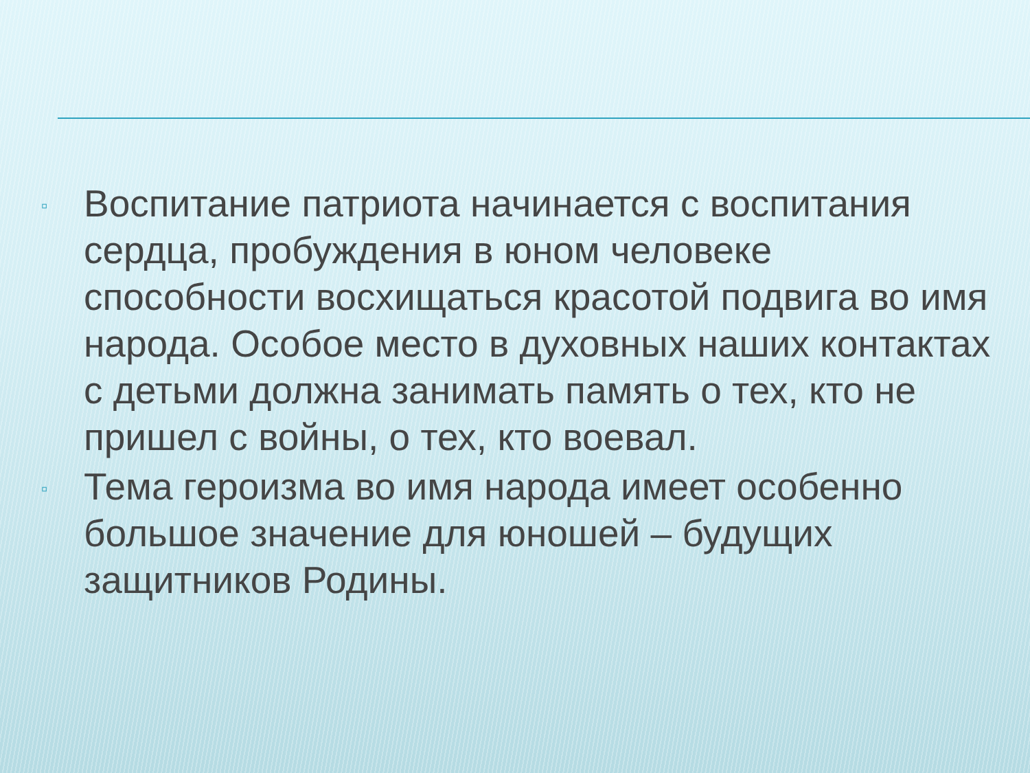▫
Воспитание патриота начинается с воспитания сердца, пробуждения в юном человеке способности восхищаться красотой подвига во имя народа. Особое место в духовных наших контактах с детьми должна занимать память о тех, кто не пришел с войны, о тех, кто воевал.
▫
Тема героизма во имя народа имеет особенно большое значение для юношей – будущих защитников Родины.